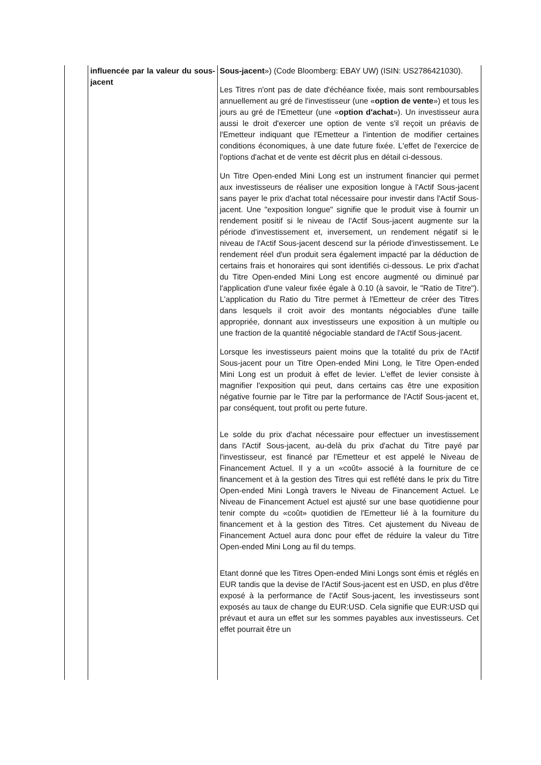| | influencée par la valeur du sous-jacent | Sous-jacent ») (Code Bloomberg: EBAY UW) (ISIN: US2786421030). Les Titres n'ont pas de date d'échéance fixée, mais sont remboursables annuellement au gré de l'investisseur (une « option de vente ») et tous les jours au gré de l'Emetteur (une « option d'achat »). Un investisseur aura aussi le droit d'exercer une option de vente s'il reçoit un préavis de l'Emetteur indiquant que l'Emetteur a l'intention de modifier certaines conditions économiques, à une date future fixée. L'effet de l'exercice de l'options d'achat et de vente est décrit plus en détail ci-dessous. Un Titre Open-ended Mini Long est un instrument financier qui permet aux investisseurs de réaliser une exposition longue à l'Actif Sous-jacent sans payer le prix d'achat total nécessaire pour investir dans l'Actif Sous-jacent. Une "exposition longue" signifie que le produit vise à fournir un rendement positif si le niveau de l'Actif Sous-jacent augmente sur la période d'investissement et, inversement, un rendement négatif si le niveau de l'Actif Sous-jacent descend sur la période d'investissement. Le rendement réel d'un produit sera également impacté par la déduction de certains frais et honoraires qui sont identifiés ci-dessous. Le prix d'achat du Titre Open-ended Mini Long est encore augmenté ou diminué par l'application d'une valeur fixée égale à 0.10 (à savoir, le "Ratio de Titre"). L'application du Ratio du Titre permet à l'Emetteur de créer des Titres dans lesquels il croit avoir des montants négociables d'une taille appropriée, donnant aux investisseurs une exposition à un multiple ou une fraction de la quantité négociable standard de l'Actif Sous-jacent. Lorsque les investisseurs paient moins que la totalité du prix de l'Actif Sous-jacent pour un Titre Open-ended Mini Long, le Titre Open-ended Mini Long est un produit à effet de levier. L'effet de levier consiste à magnifier l'exposition qui peut, dans certains cas être une exposition négative fournie par le Titre par la performance de l'Actif Sous-jacent et, par conséquent, tout profit ou perte future. Le solde du prix d'achat nécessaire pour effectuer un investissement dans l'Actif Sous-jacent, au-delà du prix d'achat du Titre payé par l'investisseur, est financé par l'Emetteur et est appelé le Niveau de Financement Actuel. Il y a un «coût» associé à la fourniture de ce financement et à la gestion des Titres qui est reflété dans le prix du Titre Open-ended Mini Longà travers le Niveau de Financement Actuel. Le Niveau de Financement Actuel est ajusté sur une base quotidienne pour tenir compte du «coût» quotidien de l'Emetteur lié à la fourniture du financement et à la gestion des Titres. Cet ajustement du Niveau de Financement Actuel aura donc pour effet de réduire la valeur du Titre Open-ended Mini Long au fil du temps. Etant donné que les Titres Open-ended Mini Longs sont émis et réglés en EUR tandis que la devise de l'Actif Sous-jacent est en USD, en plus d'être exposé à la performance de l'Actif Sous-jacent, les investisseurs sont exposés au taux de change du EUR:USD. Cela signifie que EUR:USD qui prévaut et aura un effet sur les sommes payables aux investisseurs. Cet effet pourrait être un |